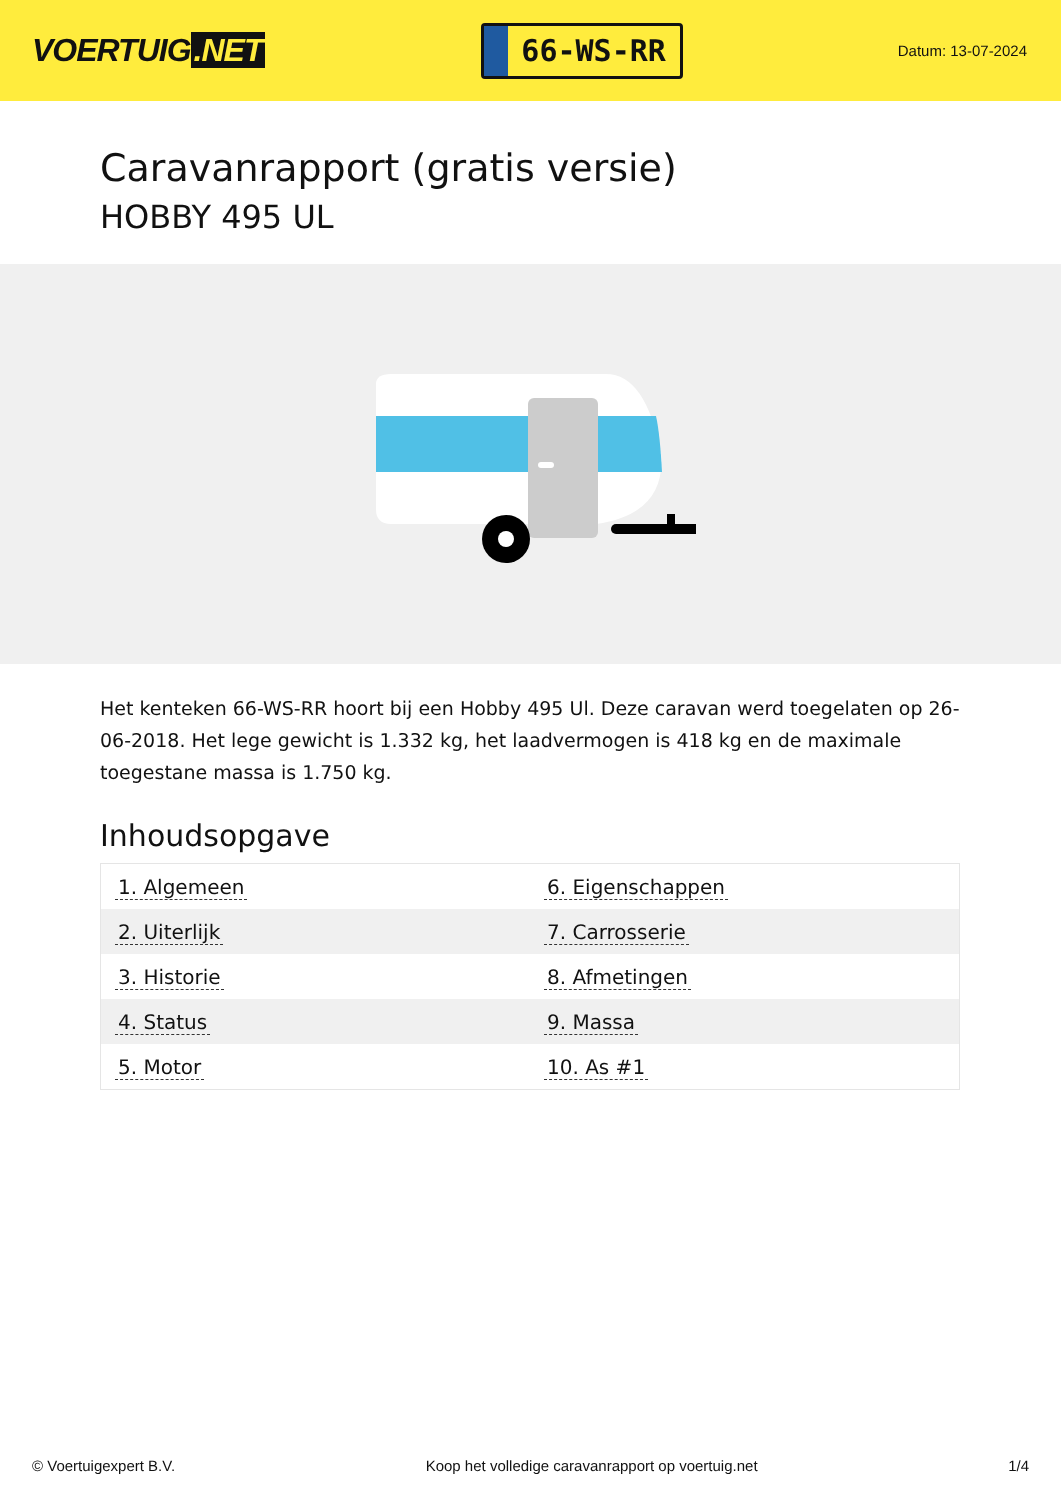VOERTUIG.NET
66-WS-RR
Datum: 13-07-2024
Caravanrapport (gratis versie)
HOBBY 495 UL
Het kenteken 66-WS-RR hoort bij een Hobby 495 Ul. Deze caravan werd toegelaten op 26-06-2018. Het lege gewicht is 1.332 kg, het laadvermogen is 418 kg en de maximale toegestane massa is 1.750 kg.
Inhoudsopgave
| 1. Algemeen | 6. Eigenschappen |
| 2. Uiterlijk | 7. Carrosserie |
| 3. Historie | 8. Afmetingen |
| 4. Status | 9. Massa |
| 5. Motor | 10. As #1 |
© Voertuigexpert B.V. Koop het volledige caravanrapport op voertuig.net 1/4